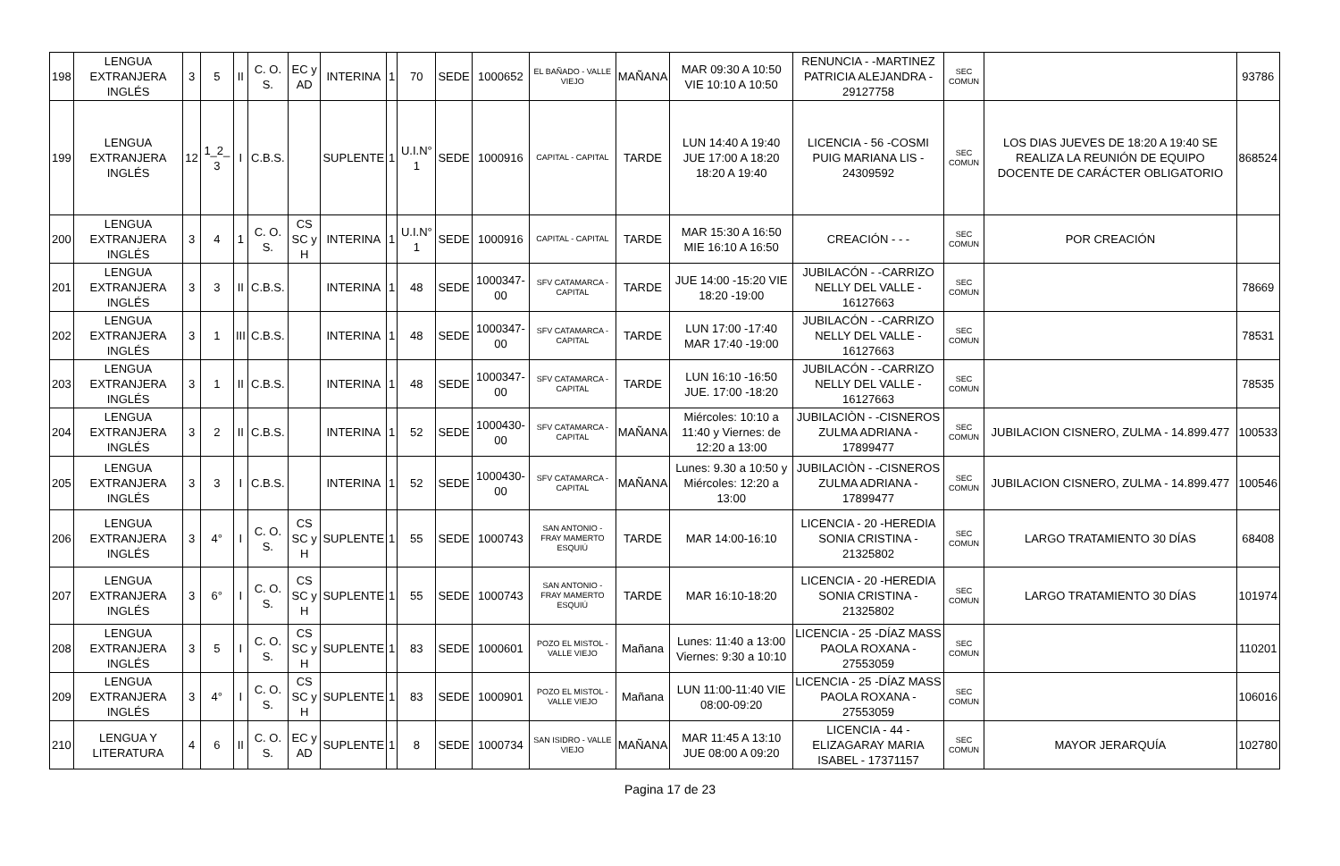| 198 | LENGUA EXTRANJERA INGLÉS | 3 | 5 | II | C. O. S. | EC y AD | INTERINA | 1 | 70 | SEDE | 1000652 | EL BAÑADO - VALLE VIEJO | MAÑANA | MAR 09:30 A 10:50 VIE 10:10 A 10:50 | RENUNCIA - -MARTINEZ PATRICIA ALEJANDRA - 29127758 | SEC COMUN | | 93786 |
| 199 | LENGUA EXTRANJERA INGLÉS | 12 | 1_2_ 3 | I | C.B.S. | | SUPLENTE | 1 | U.I.N° 1 | SEDE | 1000916 | CAPITAL - CAPITAL | TARDE | LUN 14:40 A 19:40 JUE 17:00 A 18:20 18:20 A 19:40 | LICENCIA - 56 -COSMI PUIG MARIANA LIS - 24309592 | SEC COMUN | LOS DIAS JUEVES DE 18:20 A 19:40 SE REALIZA LA REUNIÓN DE EQUIPO DOCENTE DE CARÁCTER OBLIGATORIO | 868524 |
| 200 | LENGUA EXTRANJERA INGLÉS | 3 | 4 | 1 | C. O. S. | CS SC y H | INTERINA | 1 | U.I.N° 1 | SEDE | 1000916 | CAPITAL - CAPITAL | TARDE | MAR 15:30 A 16:50 MIE 16:10 A 16:50 | CREACIÓN - - - | SEC COMUN | POR CREACIÓN | |
| 201 | LENGUA EXTRANJERA INGLÉS | 3 | 3 | II | C.B.S. | | INTERINA | 1 | 48 | SEDE | 1000347-00 | SFV CATAMARCA - CAPITAL | TARDE | JUE 14:00 -15:20 VIE 18:20 -19:00 | JUBILACÓN - -CARRIZO NELLY DEL VALLE - 16127663 | SEC COMUN | | 78669 |
| 202 | LENGUA EXTRANJERA INGLÉS | 3 | 1 | III | C.B.S. | | INTERINA | 1 | 48 | SEDE | 1000347-00 | SFV CATAMARCA - CAPITAL | TARDE | LUN 17:00 -17:40 MAR 17:40 -19:00 | JUBILACÓN - -CARRIZO NELLY DEL VALLE - 16127663 | SEC COMUN | | 78531 |
| 203 | LENGUA EXTRANJERA INGLÉS | 3 | 1 | II | C.B.S. | | INTERINA | 1 | 48 | SEDE | 1000347-00 | SFV CATAMARCA - CAPITAL | TARDE | LUN 16:10 -16:50 JUE. 17:00 -18:20 | JUBILACÓN - -CARRIZO NELLY DEL VALLE - 16127663 | SEC COMUN | | 78535 |
| 204 | LENGUA EXTRANJERA INGLÉS | 3 | 2 | II | C.B.S. | | INTERINA | 1 | 52 | SEDE | 1000430-00 | SFV CATAMARCA - CAPITAL | MAÑANA | Miércoles: 10:10 a 11:40 y Viernes: de 12:20 a 13:00 | JUBILACIÒN - -CISNEROS ZULMA ADRIANA - 17899477 | SEC COMUN | JUBILACION CISNERO, ZULMA - 14.899.477 | 100533 |
| 205 | LENGUA EXTRANJERA INGLÉS | 3 | 3 | I | C.B.S. | | INTERINA | 1 | 52 | SEDE | 1000430-00 | SFV CATAMARCA - CAPITAL | MAÑANA | Lunes: 9.30 a 10:50 y Miércoles: 12:20 a 13:00 | JUBILACIÒN - -CISNEROS ZULMA ADRIANA - 17899477 | SEC COMUN | JUBILACION CISNERO, ZULMA - 14.899.477 | 100546 |
| 206 | LENGUA EXTRANJERA INGLÉS | 3 | 4° | I | C. O. S. | CS SC y H | SUPLENTE | 1 | 55 | SEDE | 1000743 | SAN ANTONIO - FRAY MAMERTO ESQUIÚ | TARDE | MAR 14:00-16:10 | LICENCIA - 20 -HEREDIA SONIA CRISTINA - 21325802 | SEC COMUN | LARGO TRATAMIENTO 30 DÍAS | 68408 |
| 207 | LENGUA EXTRANJERA INGLÉS | 3 | 6° | I | C. O. S. | CS SC y H | SUPLENTE | 1 | 55 | SEDE | 1000743 | SAN ANTONIO - FRAY MAMERTO ESQUIÚ | TARDE | MAR 16:10-18:20 | LICENCIA - 20 -HEREDIA SONIA CRISTINA - 21325802 | SEC COMUN | LARGO TRATAMIENTO 30 DÍAS | 101974 |
| 208 | LENGUA EXTRANJERA INGLÉS | 3 | 5 | I | C. O. S. | CS SC y H | SUPLENTE | 1 | 83 | SEDE | 1000601 | POZO EL MISTOL - VALLE VIEJO | Mañana | Lunes: 11:40 a 13:00 Viernes: 9:30 a 10:10 | LICENCIA - 25 -DÍAZ MASS PAOLA ROXANA - 27553059 | SEC COMUN | | 110201 |
| 209 | LENGUA EXTRANJERA INGLÉS | 3 | 4° | I | C. O. S. | CS SC y H | SUPLENTE | 1 | 83 | SEDE | 1000901 | POZO EL MISTOL - VALLE VIEJO | Mañana | LUN 11:00-11:40 VIE 08:00-09:20 | LICENCIA - 25 -DÍAZ MASS PAOLA ROXANA - 27553059 | SEC COMUN | | 106016 |
| 210 | LENGUA Y LITERATURA | 4 | 6 | II | C. O. S. | EC y AD | SUPLENTE | 1 | 8 | SEDE | 1000734 | SAN ISIDRO - VALLE VIEJO | MAÑANA | MAR 11:45 A 13:10 JUE 08:00 A 09:20 | LICENCIA - 44 -ELIZAGARAY MARIA ISABEL - 17371157 | SEC COMUN | MAYOR JERARQUÍA | 102780 |
Pagina 17 de 23